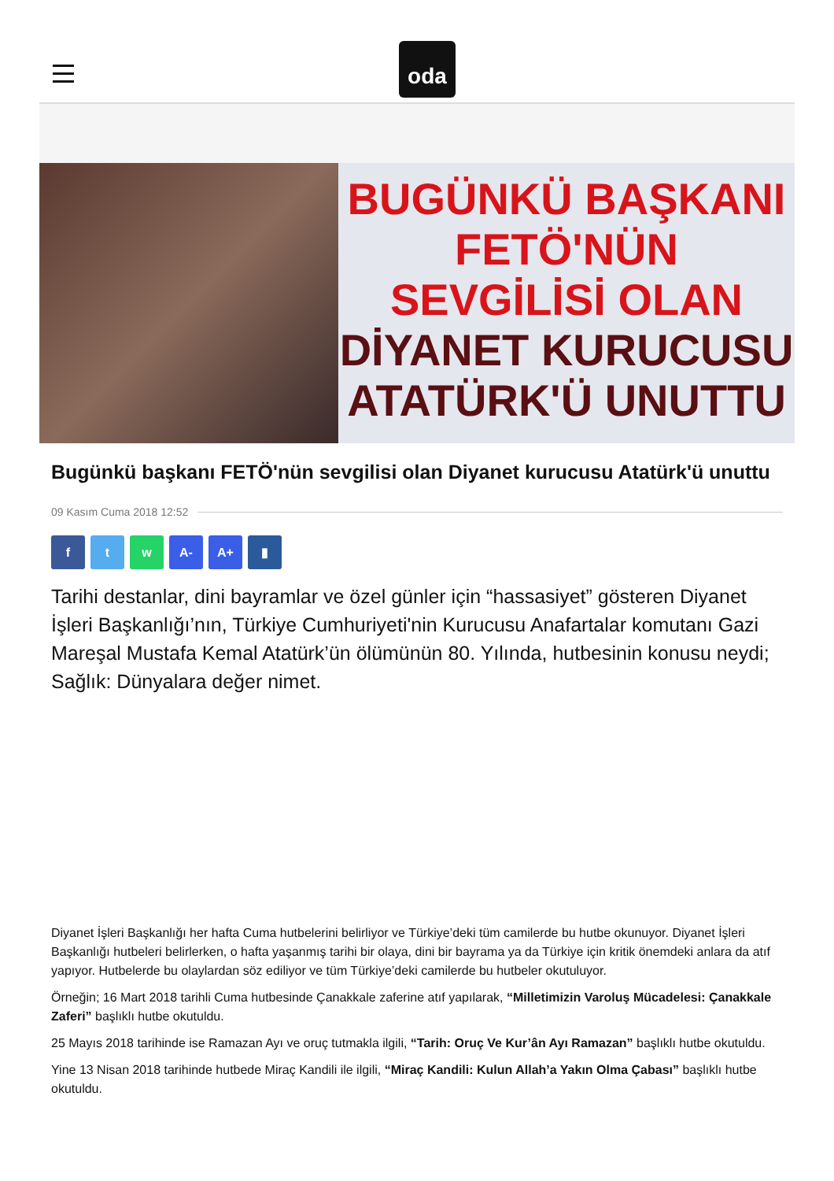oda
BUGÜNKÜ BAŞKANI
FETÖ'NÜN
SEVGİLİSİ OLAN
DİYANET KURUCUSU
ATATÜRK'Ü UNUTTU
Bugünkü başkanı FETÖ'nün sevgilisi olan Diyanet kurucusu Atatürk'ü unuttu
09 Kasım Cuma 2018 12:52
f t w A- A+ ▮
Tarihi destanlar, dini bayramlar ve özel günler için “hassasiyet” gösteren Diyanet İşleri Başkanlığı’nın, Türkiye Cumhuriyeti'nin Kurucusu Anafartalar komutanı Gazi Mareşal Mustafa Kemal Atatürk’ün ölümünün 80. Yılında, hutbesinin konusu neydi; Sağlık: Dünyalara değer nimet.
Diyanet İşleri Başkanlığı her hafta Cuma hutbelerini belirliyor ve Türkiye’deki tüm camilerde bu hutbe okunuyor. Diyanet İşleri Başkanlığı hutbeleri belirlerken, o hafta yaşanmış tarihi bir olaya, dini bir bayrama ya da Türkiye için kritik önemdeki anlara da atıf yapıyor. Hutbelerde bu olaylardan söz ediliyor ve tüm Türkiye’deki camilerde bu hutbeler okutuluyor.
Örneğin; 16 Mart 2018 tarihli Cuma hutbesinde Çanakkale zaferine atıf yapılarak, “Milletimizin Varoluş Mücadelesi: Çanakkale Zaferi” başlıklı hutbe okutuldu.
25 Mayıs 2018 tarihinde ise Ramazan Ayı ve oruç tutmakla ilgili, “Tarih: Oruç Ve Kur’ân Ayı Ramazan” başlıklı hutbe okutuldu.
Yine 13 Nisan 2018 tarihinde hutbede Miraç Kandili ile ilgili, “Miraç Kandili: Kulun Allah’a Yakın Olma Çabası” başlıklı hutbe okutuldu.